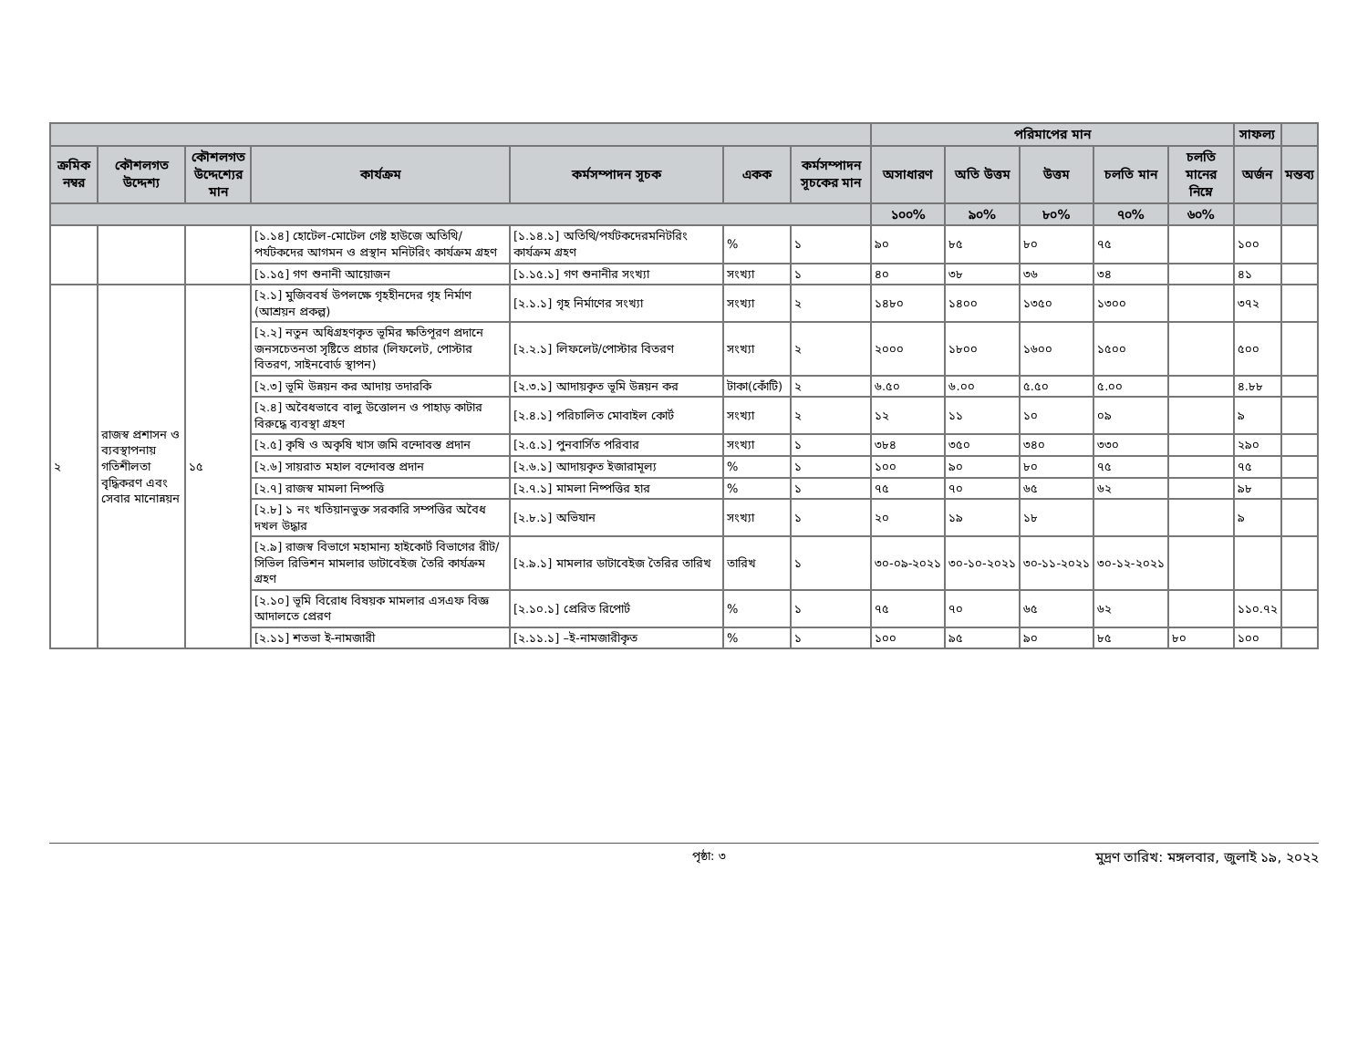| | | | | | | | পরিমাপের মান | | | | | সাফল্য | |
| --- | --- | --- | --- | --- | --- | --- | --- | --- | --- | --- | --- | --- | --- |
| ক্রমিক নম্বর | কৌশলগত উদ্দেশ্য | কৌশলগত উদ্দেশ্যের মান | কার্যক্রম | কর্মসম্পাদন সূচক | একক | কর্মসম্পাদন সূচকের মান | অসাধারণ | অতি উত্তম | উত্তম | চলতি মান | চলতি মানের নিম্নে | অর্জন | মন্তব্য |
| | | | | | | | ১০০% | ৯০% | ৮০% | ৭০% | ৬০% | | |
| | | | [১.১৪] হোটেল-মোটেল গেষ্ট হাউজে অতিথি/পর্যটকদের আগমন ও প্রস্থান মনিটরিং কার্যক্রম গ্রহণ | [১.১৪.১] অতিথি/পর্যটকদেরমনিটরিং কার্যক্রম গ্রহণ | % | ১ | ৯০ | ৮৫ | ৮০ | ৭৫ | | ১০০ | |
| | | | [১.১৫] গণ শুনানী আয়োজন | [১.১৫.১] গণ শুনানীর সংখ্যা | সংখ্যা | ১ | ৪০ | ৩৮ | ৩৬ | ৩৪ | | ৪১ | |
| ২ | রাজস্ব প্রশাসন ও ব্যবস্থাপনায় গতিশীলতা বৃদ্ধিকরণ এবং সেবার মানোন্নয়ন | ১৫ | [২.১] মুজিববর্ষ উপলক্ষে গৃহহীনদের গৃহ নির্মাণ (আশ্রয়ন প্রকল্প) | [২.১.১] গৃহ নির্মাণের সংখ্যা | সংখ্যা | ২ | ১৪৮০ | ১৪০০ | ১৩৫০ | ১৩০০ | | ৩৭২ | |
| | | | [২.২] নতুন অধিগ্রহণকৃত ভূমির ক্ষতিপূরণ প্রদানে জনসচেতনতা সৃষ্টিতে প্রচার (লিফলেট, পোস্টার বিতরণ, সাইনবোর্ড স্থাপন) | [২.২.১] লিফলেট/পোস্টার বিতরণ | সংখ্যা | ২ | ২০০০ | ১৮০০ | ১৬০০ | ১৫০০ | | ৫০০ | |
| | | | [২.৩] ভূমি উন্নয়ন কর আদায় তদারকি | [২.৩.১] আদায়কৃত ভূমি উন্নয়ন কর | টাকা(কোঁটি) | ২ | ৬.৫০ | ৬.০০ | ৫.৫০ | ৫.০০ | | ৪.৮৮ | |
| | | | [২.৪] অবৈধভাবে বালু উত্তোলন ও পাহাড় কাটার বিরুদ্ধে ব্যবস্থা গ্রহণ | [২.৪.১] পরিচালিত মোবাইল কোর্ট | সংখ্যা | ২ | ১২ | ১১ | ১০ | ০৯ | | ৯ | |
| | | | [২.৫] কৃষি ও অকৃষি খাস জমি বন্দোবস্ত প্রদান | [২.৫.১] পুনবার্সিত পরিবার | সংখ্যা | ১ | ৩৮৪ | ৩৫০ | ৩৪০ | ৩৩০ | | ২৯০ | |
| | | | [২.৬] সায়রাত মহাল বন্দোবস্ত প্রদান | [২.৬.১] আদায়কৃত ইজারামূল্য | % | ১ | ১০০ | ৯০ | ৮০ | ৭৫ | | ৭৫ | |
| | | | [২.৭] রাজস্ব মামলা নিষ্পত্তি | [২.৭.১] মামলা নিষ্পত্তির হার | % | ১ | ৭৫ | ৭০ | ৬৫ | ৬২ | | ৯৮ | |
| | | | [২.৮] ১ নং খতিয়ানভুক্ত সরকারি সম্পত্তির অবৈধ দখল উদ্ধার | [২.৮.১] অভিযান | সংখ্যা | ১ | ২০ | ১৯ | ১৮ | | | ৯ | |
| | | | [২.৯] রাজস্ব বিভাগে মহামান্য হাইকোর্ট বিভাগের রীট/সিভিল রিভিশন মামলার ডাটাবেইজ তৈরি কার্যক্রম গ্রহণ | [২.৯.১] মামলার ডাটাবেইজ তৈরির তারিখ | তারিখ | ১ | ৩০-০৯-২০২১ | ৩০-১০-২০২১ | ৩০-১১-২০২১ | ৩০-১২-২০২১ | | | |
| | | | [২.১০] ভূমি বিরোধ বিষয়ক মামলার এসএফ বিজ্ঞ আদালতে প্রেরণ | [২.১০.১] প্রেরিত রিপোর্ট | % | ১ | ৭৫ | ৭০ | ৬৫ | ৬২ | | ১১০.৭২ | |
| | | | [২.১১] শতভা ই-নামজারী | [২.১১.১] –ই-নামজারীকৃত | % | ১ | ১০০ | ৯৫ | ৯০ | ৮৫ | ৮০ | ১০০ | |
পৃষ্ঠা: ৩ মুদ্রণ তারিখ: মঙ্গলবার, জুলাই ১৯, ২০২২